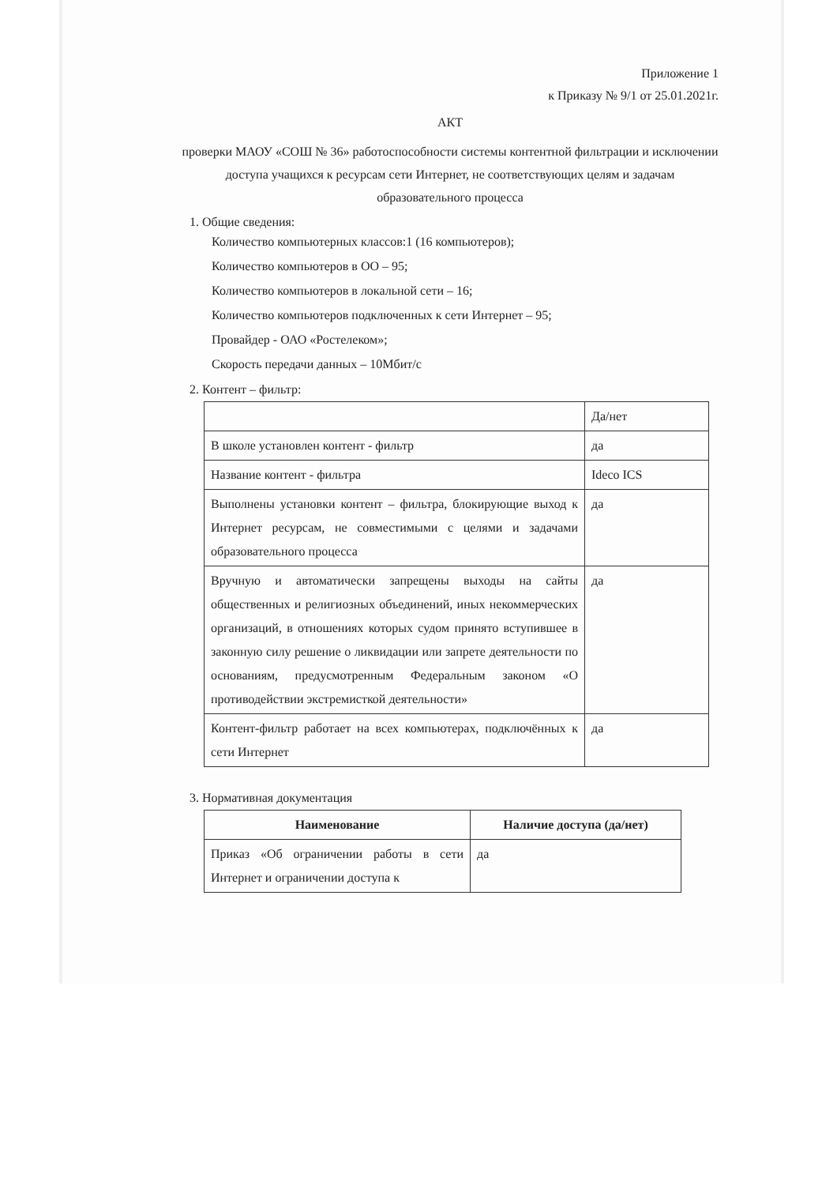Приложение 1
к Приказу № 9/1 от 25.01.2021г.
АКТ
проверки МАОУ «СОШ № 36» работоспособности системы контентной фильтрации и исключении доступа учащихся к ресурсам сети Интернет, не соответствующих целям и задачам образовательного процесса
1. Общие сведения:
Количество компьютерных классов:1 (16 компьютеров);
Количество компьютеров в ОО – 95;
Количество компьютеров в локальной сети – 16;
Количество компьютеров подключенных к сети Интернет – 95;
Провайдер - ОАО «Ростелеком»;
Скорость передачи данных – 10Мбит/с
2. Контент – фильтр:
| | Да/нет |
| В школе установлен контент - фильтр | да |
| Название контент - фильтра | Ideco ICS |
| Выполнены установки контент – фильтра, блокирующие выход к Интернет ресурсам, не совместимыми с целями и задачами образовательного процесса | да |
| Вручную и автоматически запрещены выходы на сайты общественных и религиозных объединений, иных некоммерческих организаций, в отношениях которых судом принято вступившее в законную силу решение о ликвидации или запрете деятельности по основаниям, предусмотренным Федеральным законом «О противодействии экстремисткой деятельности» | да |
| Контент-фильтр работает на всех компьютерах, подключённых к сети Интернет | да |
3. Нормативная документация
| Наименование | Наличие доступа (да/нет) |
| --- | --- |
| Приказ «Об ограничении работы в сети Интернет и ограничении доступа к | да |